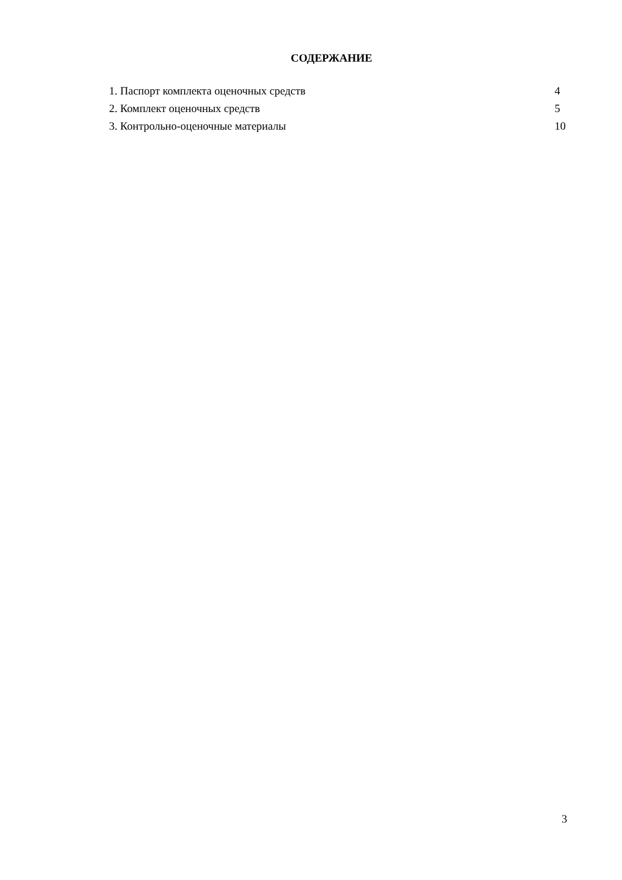СОДЕРЖАНИЕ
| 1. Паспорт комплекта оценочных средств | 4 |
| 2. Комплект оценочных средств | 5 |
| 3. Контрольно-оценочные материалы | 10 |
3